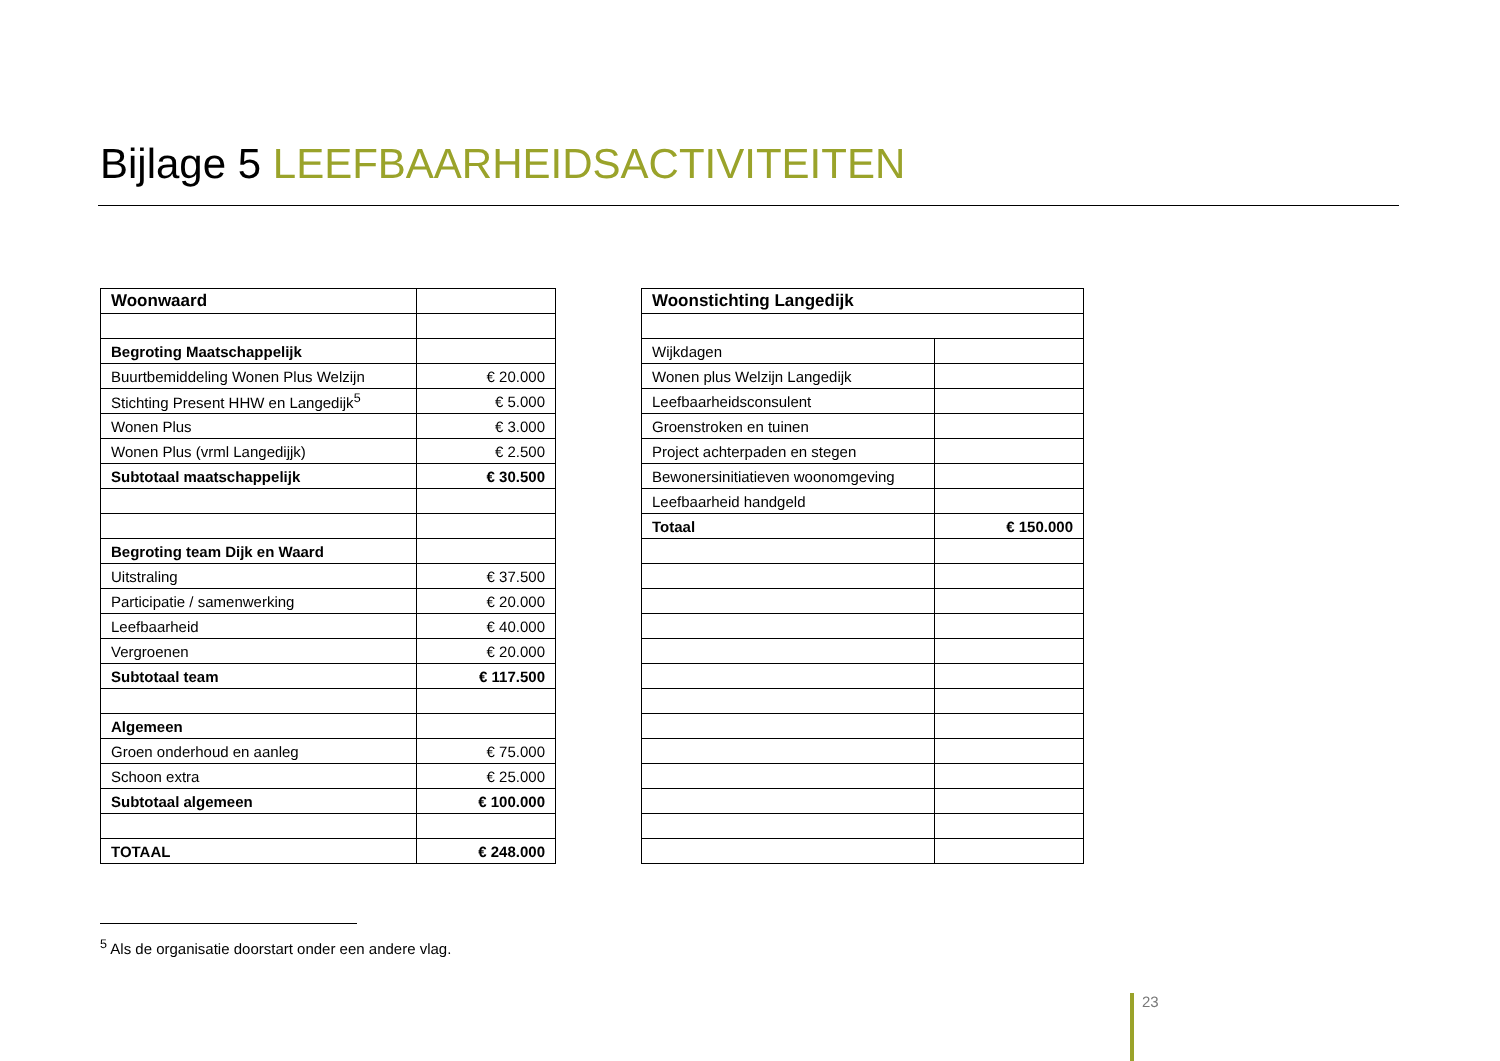Bijlage 5 LEEFBAARHEIDSACTIVITEITEN
| Woonwaard | |
| Begroting Maatschappelijk | |
| Buurtbemiddeling Wonen Plus Welzijn | € 20.000 |
| Stichting Present HHW en Langedijk<sup>5</sup> | € 5.000 |
| Wonen Plus | € 3.000 |
| Wonen Plus (vrml Langedijjk) | € 2.500 |
| Subtotaal maatschappelijk | € 30.500 |
| Begroting team Dijk en Waard | |
| Uitstraling | € 37.500 |
| Participatie / samenwerking | € 20.000 |
| Leefbaarheid | € 40.000 |
| Vergroenen | € 20.000 |
| Subtotaal team | € 117.500 |
| Algemeen | |
| Groen onderhoud en aanleg | € 75.000 |
| Schoon extra | € 25.000 |
| Subtotaal algemeen | € 100.000 |
| TOTAAL | € 248.000 |
| Woonstichting Langedijk | |
| --- | --- |
| Wijkdagen | |
| Wonen plus Welzijn Langedijk | |
| Leefbaarheidsconsulent | |
| Groenstroken en tuinen | |
| Project achterpaden en stegen | |
| Bewonersinitiatieven woonomgeving | |
| Leefbaarheid handgeld | |
| Totaal | € 150.000 |
<sup>5</sup> Als de organisatie doorstart onder een andere vlag.
23